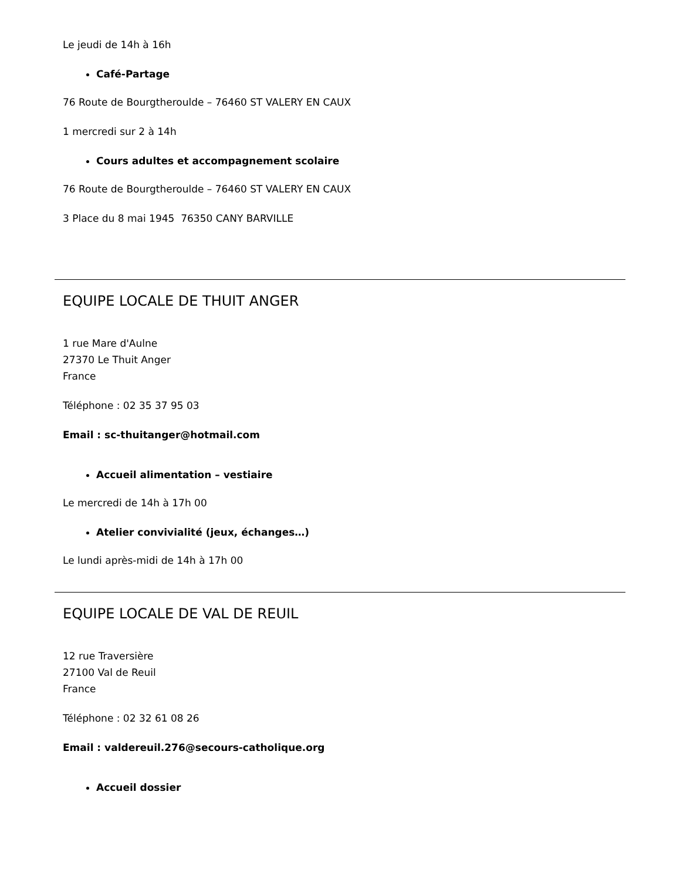Le jeudi de 14h à 16h
Café-Partage
76 Route de Bourgtheroulde – 76460 ST VALERY EN CAUX
1 mercredi sur 2 à 14h
Cours adultes et accompagnement scolaire
76 Route de Bourgtheroulde – 76460 ST VALERY EN CAUX
3 Place du 8 mai 1945 76350 CANY BARVILLE
EQUIPE LOCALE DE THUIT ANGER
1 rue Mare d'Aulne
27370 Le Thuit Anger
France
Téléphone : 02 35 37 95 03
Email : sc-thuitanger@hotmail.com
Accueil alimentation – vestiaire
Le mercredi de 14h à 17h 00
Atelier convivialité (jeux, échanges…)
Le lundi après-midi de 14h à 17h 00
EQUIPE LOCALE DE VAL DE REUIL
12 rue Traversière
27100 Val de Reuil
France
Téléphone : 02 32 61 08 26
Email : valdereuil.276@secours-catholique.org
Accueil dossier